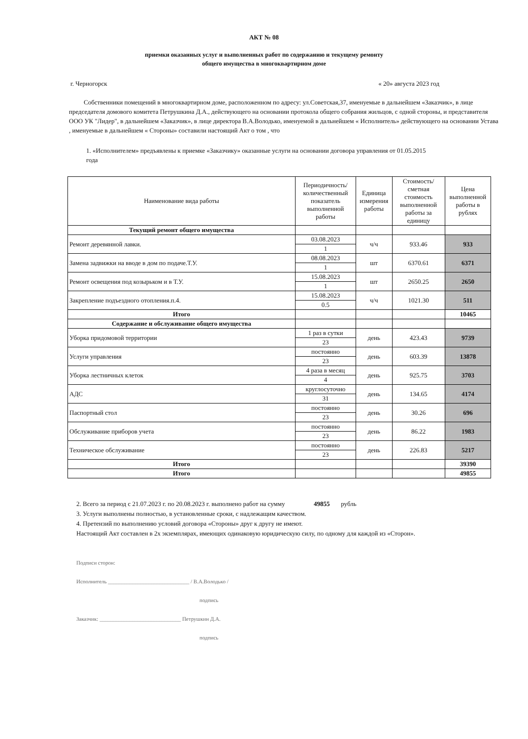АКТ № 08
приемки оказанных услуг и выполненных работ по содержанию и текущему ремонту
общего имущества в многоквартирном доме
г. Черногорск « 20» августа 2023 год
Собственники помещений в многоквартирном доме, расположенном по адресу: ул.Советская,37, именуемые в дальнейшем «Заказчик», в лице председателя домового комитета Петрушкина Д.А., действующего на основании протокола общего собрания жильцов, с одной стороны, и представителя ООО УК "Лидер", в дальнейшем «Заказчик», в лице директора В.А.Володько, именуемой в дальнейшем « Исполнитель» действующего на основании Устава , именуемые в дальнейшем « Стороны» составили настоящий Акт о том , что
1. «Исполнителем» предъявлены к приемке «Заказчику» оказанные услуги на основании договора управления от 01.05.2015 года
| Наименование вида работы | Периодичность/количественный показатель выполненной работы | Единица измерения работы | Стоимость/ сметная стоимость выполненной работы за единицу | Цена выполненной работы в рублях |
| --- | --- | --- | --- | --- |
| Текущий ремонт общего имущества | | | | |
| Ремонт деревянной лавки. | 03.08.2023 | ч/ч | 933.46 | 933 |
| | 1 | | | |
| Замена задвижки на вводе в дом по подаче.Т.У. | 08.08.2023 | шт | 6370.61 | 6371 |
| | 1 | | | |
| Ремонт освещения под козырьком и в Т.У. | 15.08.2023 | шт | 2650.25 | 2650 |
| | 1 | | | |
| Закрепление подъездного отопления.п.4. | 15.08.2023 | ч/ч | 1021.30 | 511 |
| | 0.5 | | | |
| Итого | | | | 10465 |
| Содержание и обслуживание общего имущества | | | | |
| Уборка придомовой территории | 1 раз в сутки | день | 423.43 | 9739 |
| | 23 | | | |
| Услуги управления | постоянно | день | 603.39 | 13878 |
| | 23 | | | |
| Уборка лестничных клеток | 4 раза в месяц | день | 925.75 | 3703 |
| | 4 | | | |
| АДС | круглосуточно | день | 134.65 | 4174 |
| | 31 | | | |
| Паспортный стол | постоянно | день | 30.26 | 696 |
| | 23 | | | |
| Обслуживание приборов учета | постоянно | день | 86.22 | 1983 |
| | 23 | | | |
| Техническое обслуживание | постоянно | день | 226.83 | 5217 |
| | 23 | | | |
| Итого | | | | 39390 |
| Итого | | | | 49855 |
2. Всего за период с 21.07.2023 г. по 20.08.2023 г. выполнено работ на сумму 49855 рубль
3. Услуги выполнены полностью, в установленные сроки, с надлежащим качеством.
4. Претензий по выполнению условий договора «Стороны» друг к другу не имеют.
Настоящий Акт составлен в 2х экземплярах, имеющих одинаковую юридическую силу, по одному для каждой из «Сторон».
Подписи сторон:
Исполнитель ______________________________ / В.А.Володько /
подпись
Заказчик: ______________________________ Петрушкин Д.А.
подпись